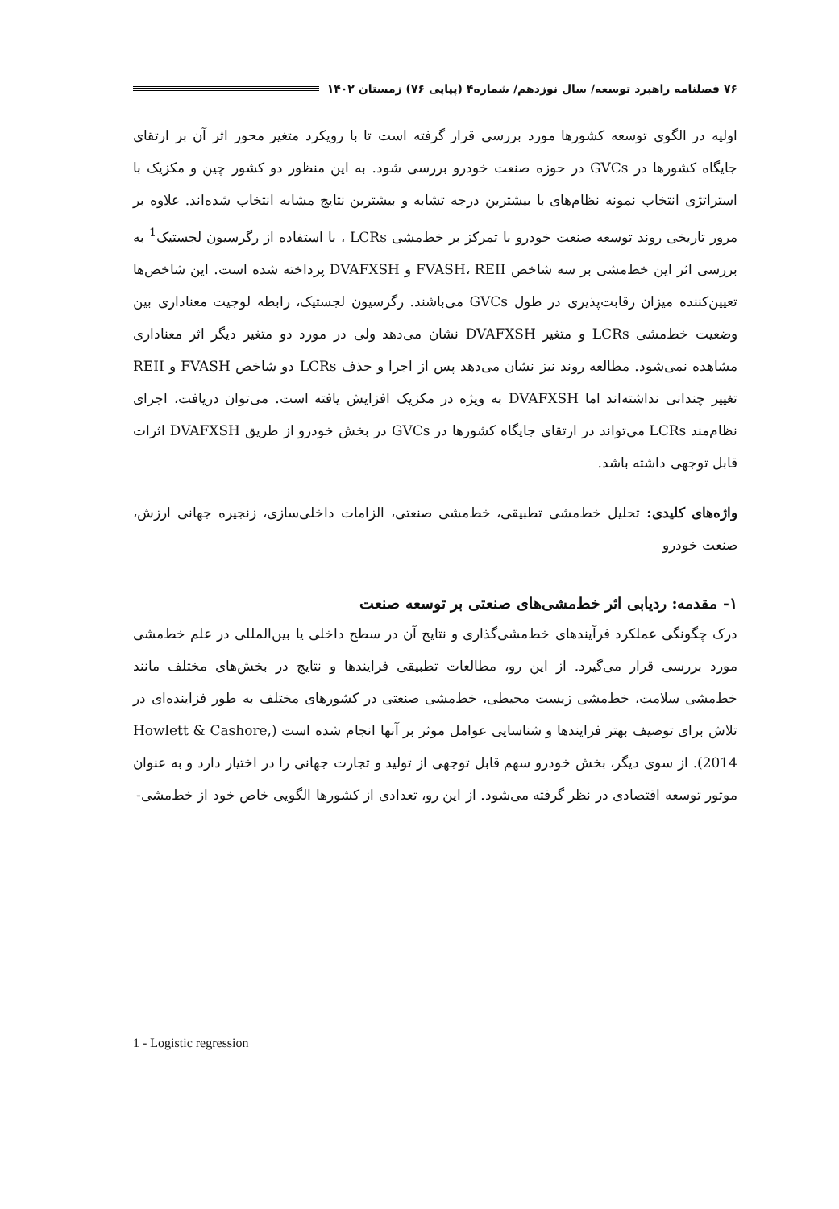۷۶ فصلنامه راهبرد توسعه/ سال نوزدهم/ شماره۴ (پیاپی ۷۶) زمستان ۱۴۰۲
اولیه در الگوی توسعه کشورها مورد بررسی قرار گرفته است تا با رویکرد متغیر محور اثر آن بر ارتقای جایگاه کشورها در GVCs در حوزه صنعت خودرو بررسی شود. به این منظور دو کشور چین و مکزیک با استراتژی انتخاب نمونه نظام‌های با بیشترین درجه تشابه و بیشترین نتایج مشابه انتخاب شده‌اند. علاوه بر مرور تاریخی روند توسعه صنعت خودرو با تمرکز بر خط‌مشی LCRs ، با استفاده از رگرسیون لجستیک<sup>1</sup> به بررسی اثر این خط‌مشی بر سه شاخص FVASH، REII و DVAFXSH پرداخته شده است. این شاخص‌ها تعیین‌کننده میزان رقابت‌پذیری در طول GVCs می‌باشند. رگرسیون لجستیک، رابطه لوجیت معناداری بین وضعیت خط‌مشی LCRs و متغیر DVAFXSH نشان می‌دهد ولی در مورد دو متغیر دیگر اثر معناداری مشاهده نمی‌شود. مطالعه روند نیز نشان می‌دهد پس از اجرا و حذف LCRs دو شاخص FVASH و REII تغییر چندانی نداشته‌اند اما DVAFXSH به ویژه در مکزیک افزایش یافته است. می‌توان دریافت، اجرای نظام‌مند LCRs می‌تواند در ارتقای جایگاه کشورها در GVCs در بخش خودرو از طریق DVAFXSH اثرات قابل توجهی داشته باشد.
واژه‌های کلیدی: تحلیل خط‌مشی تطبیقی، خط‌مشی صنعتی، الزامات داخلی‌سازی، زنجیره جهانی ارزش، صنعت خودرو
۱- مقدمه: ردیابی اثر خط‌مشی‌های صنعتی بر توسعه صنعت
درک چگونگی عملکرد فرآیندهای خط‌مشی‌گذاری و نتایج آن در سطح داخلی یا بین‌المللی در علم خط‌مشی مورد بررسی قرار می‌گیرد. از این رو، مطالعات تطبیقی فرایندها و نتایج در بخش‌های مختلف مانند خط‌مشی سلامت، خط‌مشی زیست محیطی، خط‌مشی صنعتی در کشورهای مختلف به طور فزاینده‌ای در تلاش برای توصیف بهتر فرایندها و شناسایی عوامل موثر بر آنها انجام شده است (Howlett & Cashore, 2014). از سوی دیگر، بخش خودرو سهم قابل توجهی از تولید و تجارت جهانی را در اختیار دارد و به عنوان موتور توسعه اقتصادی در نظر گرفته می‌شود. از این رو، تعدادی از کشورها الگویی خاص خود از خط‌مشی-
1 - Logistic regression